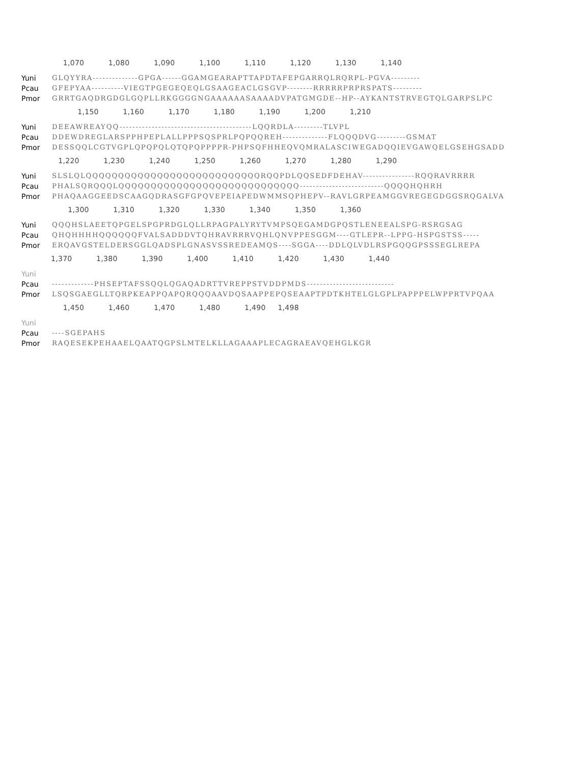1,070 1,080 1,090 1,100 1,110 1,120 1,130 1,140
Yuni GLQYYRA--------------GPGA------GGAMGEARAPTTAPDTAFEPGARRQLRQRPL-PGVA---------
Pcau GFEPYAA----------VIEGTPGEGEQEQLGSAAGEACLGSGVP--------RRRRRPRPRSPATS---------
Pmor GRRTGAQDRGDGLGQPLLRKGGGGNGAAAAAASAAAADVPATGMGDE--HP--AYKANTSTRVEGTQLGARPSLPC
1,150 1,160 1,170 1,180 1,190 1,200 1,210
Yuni DEEAWREAYQQ-----------------------------------------LQQRDLA---------TLVPL
Pcau DDEWDREGLARSPPHPEPLALLPPPSQSPRLPQPQQREH--------------FLQQQDVG---------GSMAT
Pmor DESSQQLCGTVGPLQPQPQLQTQPQPPPPR-PHPSQFHHEQVQMRALASCIWEGADQQIEVGAWQELGSEHGSADD
1,220 1,230 1,240 1,250 1,260 1,270 1,280 1,290
Yuni SLSLQLQQQQQQQQQQQQQQQQQQQQQQQQQQQRQQPDLQQSEDFDEHAV----------------RQQRAVRRRR
Pcau PHALSQRQQQLQQQQQQQQQQQQQQQQQQQQQQQQQQQQ--------------------------QQQQHQHRH
Pmor PHAQAAGGEEDSCAAGQDRASGFGPQVEPEIAPEDWMMSQPHEPV--RAVLGRPEAMGGVREGEGDGGSRQGALVA
1,300 1,310 1,320 1,330 1,340 1,350 1,360
Yuni QQQHSLAEETQPGELSPGPRDGLQLLRPAGPALYRYTVMPSQEGAMDGPQSTLENEEALSPG-RSRGSAG
Pcau QHQHHHHQQQQQQFVALSADDDVTQHRAVRRRVQHLQNVPPESGGM----GTLEPR--LPPG-HSPGSTSS-----
Pmor ERQAVGSTELDERSGGLQADSPLGNASVSSREDEAMQS----SGGA----DDLQLVDLRSPGQQGPSSSEGLREPA
1,370 1,380 1,390 1,400 1,410 1,420 1,430 1,440
Yuni
Pcau -------------PHSEPTAFSSQQLQGAQADRTTVREPPSTVDDPMDS---------------------------
Pmor LSQSGAEGLLTQRPKEAPPQAPQRQQQAAVDQSAAPPEPQSEAAPTPDTKHTELGLGPLPAPPPELWPPRTVPQAA
1,450 1,460 1,470 1,480 1,490 1,498
Yuni
Pcau ----SGEPAHS
Pmor RAQESEKPEHAAELQAATQGPSLMTELKLLAGAAAPLECAGRAEAVQEHGLKGR